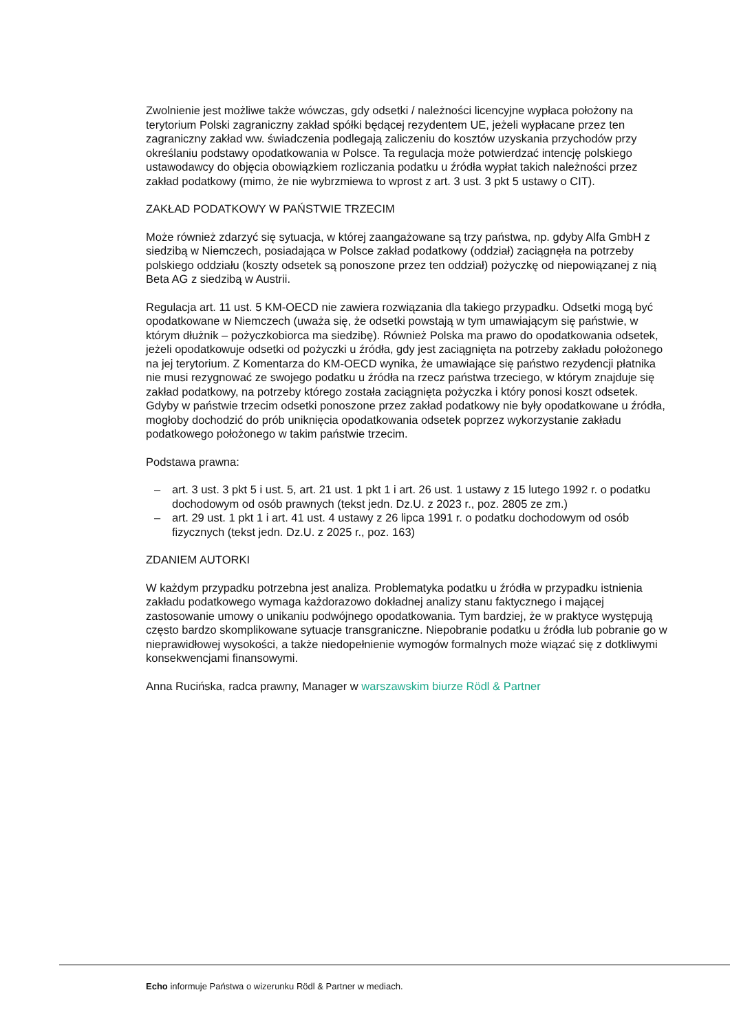Zwolnienie jest możliwe także wówczas, gdy odsetki / należności licencyjne wypłaca położony na terytorium Polski zagraniczny zakład spółki będącej rezydentem UE, jeżeli wypłacane przez ten zagraniczny zakład ww. świadczenia podlegają zaliczeniu do kosztów uzyskania przychodów przy określaniu podstawy opodatkowania w Polsce. Ta regulacja może potwierdzać intencję polskiego ustawodawcy do objęcia obowiązkiem rozliczania podatku u źródła wypłat takich należności przez zakład podatkowy (mimo, że nie wybrzmiewa to wprost z art. 3 ust. 3 pkt 5 ustawy o CIT).
ZAKŁAD PODATKOWY W PAŃSTWIE TRZECIM
Może również zdarzyć się sytuacja, w której zaangażowane są trzy państwa, np. gdyby Alfa GmbH z siedzibą w Niemczech, posiadająca w Polsce zakład podatkowy (oddział) zaciągnęła na potrzeby polskiego oddziału (koszty odsetek są ponoszone przez ten oddział) pożyczkę od niepowiązanej z nią Beta AG z siedzibą w Austrii.
Regulacja art. 11 ust. 5 KM-OECD nie zawiera rozwiązania dla takiego przypadku. Odsetki mogą być opodatkowane w Niemczech (uważa się, że odsetki powstają w tym umawiającym się państwie, w którym dłużnik – pożyczkobiorca ma siedzibę). Również Polska ma prawo do opodatkowania odsetek, jeżeli opodatkowuje odsetki od pożyczki u źródła, gdy jest zaciągnięta na potrzeby zakładu położonego na jej terytorium. Z Komentarza do KM-OECD wynika, że umawiające się państwo rezydencji płatnika nie musi rezygnować ze swojego podatku u źródła na rzecz państwa trzeciego, w którym znajduje się zakład podatkowy, na potrzeby którego została zaciągnięta pożyczka i który ponosi koszt odsetek. Gdyby w państwie trzecim odsetki ponoszone przez zakład podatkowy nie były opodatkowane u źródła, mogłoby dochodzić do prób uniknięcia opodatkowania odsetek poprzez wykorzystanie zakładu podatkowego położonego w takim państwie trzecim.
Podstawa prawna:
– art. 3 ust. 3 pkt 5 i ust. 5, art. 21 ust. 1 pkt 1 i art. 26 ust. 1 ustawy z 15 lutego 1992 r. o podatku dochodowym od osób prawnych (tekst jedn. Dz.U. z 2023 r., poz. 2805 ze zm.)
– art. 29 ust. 1 pkt 1 i art. 41 ust. 4 ustawy z 26 lipca 1991 r. o podatku dochodowym od osób fizycznych (tekst jedn. Dz.U. z 2025 r., poz. 163)
ZDANIEM AUTORKI
W każdym przypadku potrzebna jest analiza. Problematyka podatku u źródła w przypadku istnienia zakładu podatkowego wymaga każdorazowo dokładnej analizy stanu faktycznego i mającej zastosowanie umowy o unikaniu podwójnego opodatkowania. Tym bardziej, że w praktyce występują często bardzo skomplikowane sytuacje transgraniczne. Niepobranie podatku u źródła lub pobranie go w nieprawidłowej wysokości, a także niedopełnienie wymogów formalnych może wiązać się z dotkliwymi konsekwencjami finansowymi.
Anna Rucińska, radca prawny, Manager w warszawskim biurze Rödl & Partner
Echo informuje Państwa o wizerunku Rödl & Partner w mediach.